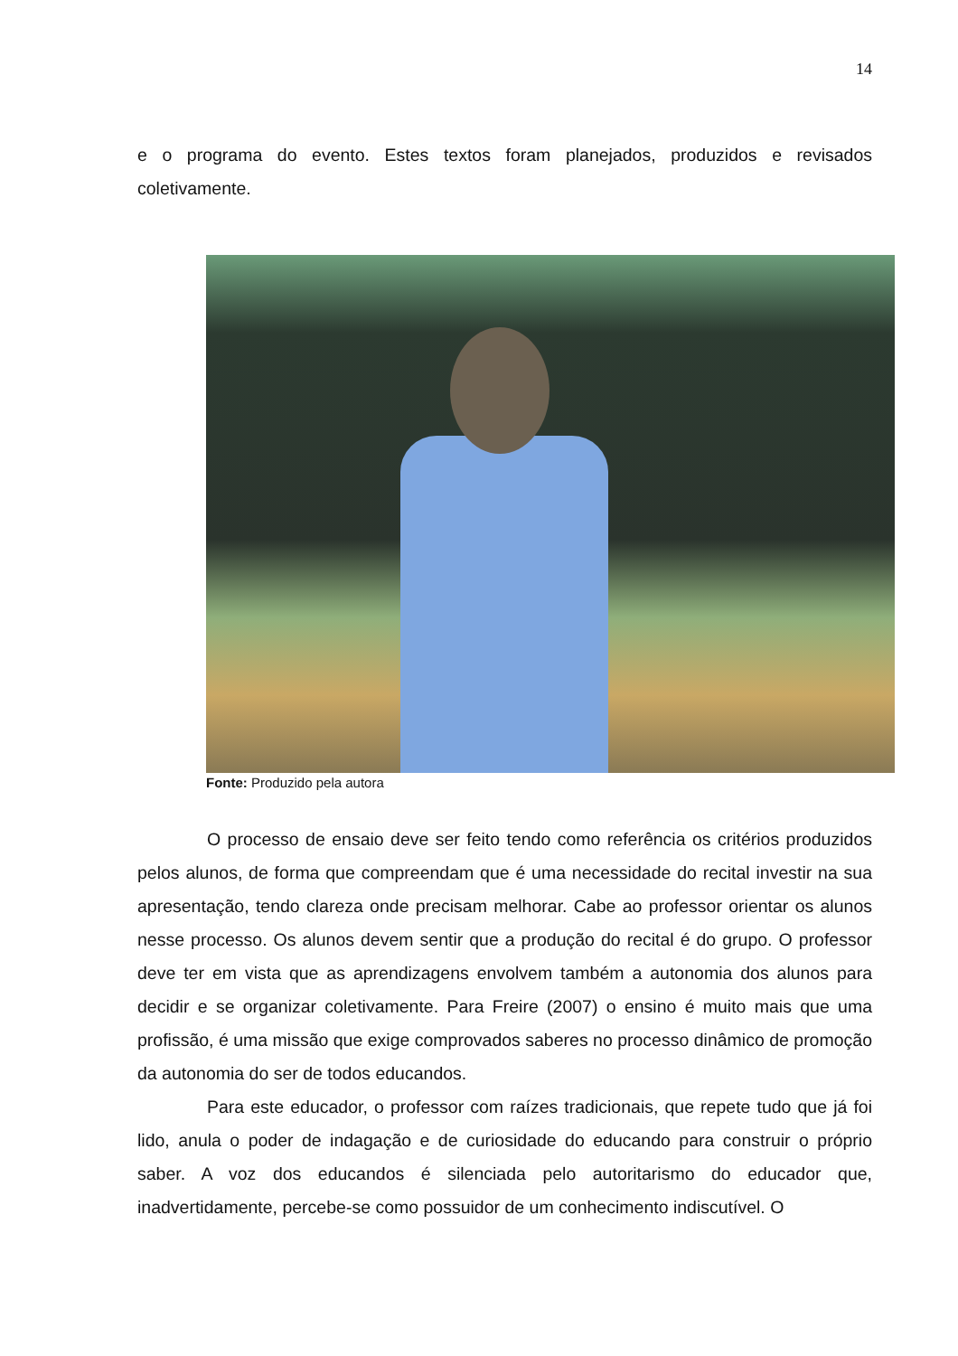14
e o programa do evento. Estes textos foram planejados, produzidos e revisados coletivamente.
Fonte: Produzido pela autora
O processo de ensaio deve ser feito tendo como referência os critérios produzidos pelos alunos, de forma que compreendam que é uma necessidade do recital investir na sua apresentação, tendo clareza onde precisam melhorar. Cabe ao professor orientar os alunos nesse processo. Os alunos devem sentir que a produção do recital é do grupo. O professor deve ter em vista que as aprendizagens envolvem também a autonomia dos alunos para decidir e se organizar coletivamente. Para Freire (2007) o ensino é muito mais que uma profissão, é uma missão que exige comprovados saberes no processo dinâmico de promoção da autonomia do ser de todos educandos.
Para este educador, o professor com raízes tradicionais, que repete tudo que já foi lido, anula o poder de indagação e de curiosidade do educando para construir o próprio saber. A voz dos educandos é silenciada pelo autoritarismo do educador que, inadvertidamente, percebe-se como possuidor de um conhecimento indiscutível. O